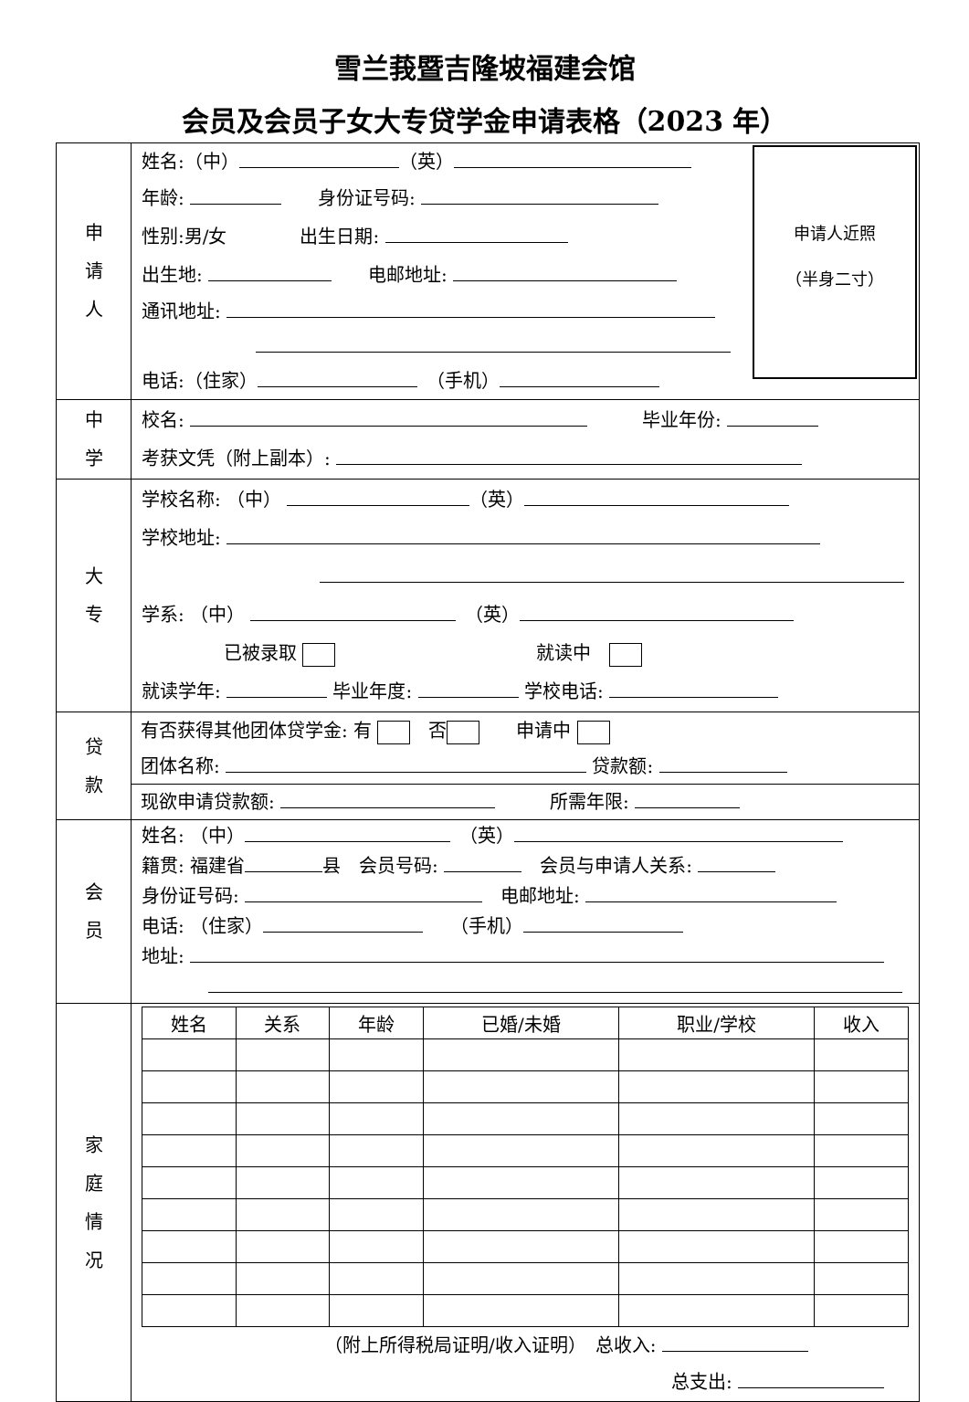雪兰莪暨吉隆坡福建会馆
会员及会员子女大专贷学金申请表格（2023 年）
| 申 请 人 | 申请人近照 （半身二寸） 姓名:（中） （英） 年龄: 身份证号码: 性别:男/女 出生日期: 出生地: 电邮地址: 通讯地址: 电话:（住家） （手机） |
| 中 学 | 校名: 毕业年份: 考获文凭（附上副本）: |
| 大 专 | 学校名称: （中） （英） 学校地址: 学系: （中） （英） 已被录取 就读中 就读学年: 毕业年度: 学校电话: |
| 贷 款 | 有否获得其他团体贷学金: 有 否 申请中 团体名称: 贷款额: 现欲申请贷款额: 所需年限: |
| 会 员 | 姓名: （中） （英） 籍贯: 福建省 县 会员号码: 会员与申请人关系: 身份证号码: 电邮地址: 电话: （住家） （手机） 地址: |
| 家 庭 情 况 | / 姓名 / 关系 / 年龄 / 已婚/未婚 / 职业/学校 / 收入 / / --- / --- / --- / --- / --- / --- / （附上所得税局证明/收入证明） 总收入: 总支出: |